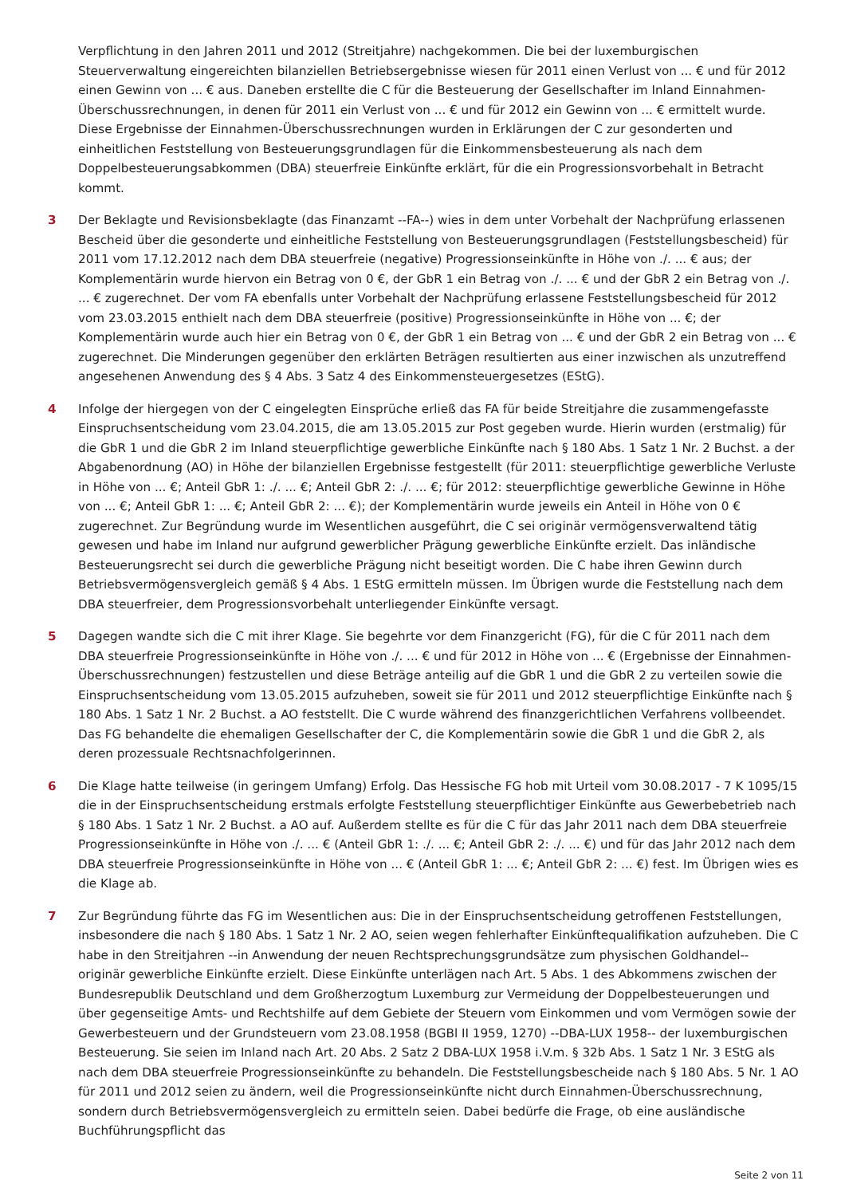Verpflichtung in den Jahren 2011 und 2012 (Streitjahre) nachgekommen. Die bei der luxemburgischen Steuerverwaltung eingereichten bilanziellen Betriebsergebnisse wiesen für 2011 einen Verlust von ... € und für 2012 einen Gewinn von ... € aus. Daneben erstellte die C für die Besteuerung der Gesellschafter im Inland Einnahmen-Überschussrechnungen, in denen für 2011 ein Verlust von ... € und für 2012 ein Gewinn von ... € ermittelt wurde. Diese Ergebnisse der Einnahmen-Überschussrechnungen wurden in Erklärungen der C zur gesonderten und einheitlichen Feststellung von Besteuerungsgrundlagen für die Einkommensbesteuerung als nach dem Doppelbesteuerungsabkommen (DBA) steuerfreie Einkünfte erklärt, für die ein Progressionsvorbehalt in Betracht kommt.
3 Der Beklagte und Revisionsbeklagte (das Finanzamt --FA--) wies in dem unter Vorbehalt der Nachprüfung erlassenen Bescheid über die gesonderte und einheitliche Feststellung von Besteuerungsgrundlagen (Feststellungsbescheid) für 2011 vom 17.12.2012 nach dem DBA steuerfreie (negative) Progressionseinkünfte in Höhe von ./. ... € aus; der Komplementärin wurde hiervon ein Betrag von 0 €, der GbR 1 ein Betrag von ./. ... € und der GbR 2 ein Betrag von ./. ... € zugerechnet. Der vom FA ebenfalls unter Vorbehalt der Nachprüfung erlassene Feststellungsbescheid für 2012 vom 23.03.2015 enthielt nach dem DBA steuerfreie (positive) Progressionseinkünfte in Höhe von ... €; der Komplementärin wurde auch hier ein Betrag von 0 €, der GbR 1 ein Betrag von ... € und der GbR 2 ein Betrag von ... € zugerechnet. Die Minderungen gegenüber den erklärten Beträgen resultierten aus einer inzwischen als unzutreffend angesehenen Anwendung des § 4 Abs. 3 Satz 4 des Einkommensteuergesetzes (EStG).
4 Infolge der hiergegen von der C eingelegten Einsprüche erließ das FA für beide Streitjahre die zusammengefasste Einspruchsentscheidung vom 23.04.2015, die am 13.05.2015 zur Post gegeben wurde. Hierin wurden (erstmalig) für die GbR 1 und die GbR 2 im Inland steuerpflichtige gewerbliche Einkünfte nach § 180 Abs. 1 Satz 1 Nr. 2 Buchst. a der Abgabenordnung (AO) in Höhe der bilanziellen Ergebnisse festgestellt (für 2011: steuerpflichtige gewerbliche Verluste in Höhe von ... €; Anteil GbR 1: ./. ... €; Anteil GbR 2: ./. ... €; für 2012: steuerpflichtige gewerbliche Gewinne in Höhe von ... €; Anteil GbR 1: ... €; Anteil GbR 2: ... €); der Komplementärin wurde jeweils ein Anteil in Höhe von 0 € zugerechnet. Zur Begründung wurde im Wesentlichen ausgeführt, die C sei originär vermögensverwaltend tätig gewesen und habe im Inland nur aufgrund gewerblicher Prägung gewerbliche Einkünfte erzielt. Das inländische Besteuerungsrecht sei durch die gewerbliche Prägung nicht beseitigt worden. Die C habe ihren Gewinn durch Betriebsvermögensvergleich gemäß § 4 Abs. 1 EStG ermitteln müssen. Im Übrigen wurde die Feststellung nach dem DBA steuerfreier, dem Progressionsvorbehalt unterliegender Einkünfte versagt.
5 Dagegen wandte sich die C mit ihrer Klage. Sie begehrte vor dem Finanzgericht (FG), für die C für 2011 nach dem DBA steuerfreie Progressionseinkünfte in Höhe von ./. ... € und für 2012 in Höhe von ... € (Ergebnisse der Einnahmen-Überschussrechnungen) festzustellen und diese Beträge anteilig auf die GbR 1 und die GbR 2 zu verteilen sowie die Einspruchsentscheidung vom 13.05.2015 aufzuheben, soweit sie für 2011 und 2012 steuerpflichtige Einkünfte nach § 180 Abs. 1 Satz 1 Nr. 2 Buchst. a AO feststellt. Die C wurde während des finanzgerichtlichen Verfahrens vollbeendet. Das FG behandelte die ehemaligen Gesellschafter der C, die Komplementärin sowie die GbR 1 und die GbR 2, als deren prozessuale Rechtsnachfolgerinnen.
6 Die Klage hatte teilweise (in geringem Umfang) Erfolg. Das Hessische FG hob mit Urteil vom 30.08.2017 - 7 K 1095/15 die in der Einspruchsentscheidung erstmals erfolgte Feststellung steuerpflichtiger Einkünfte aus Gewerbebetrieb nach § 180 Abs. 1 Satz 1 Nr. 2 Buchst. a AO auf. Außerdem stellte es für die C für das Jahr 2011 nach dem DBA steuerfreie Progressionseinkünfte in Höhe von ./. ... € (Anteil GbR 1: ./. ... €; Anteil GbR 2: ./. ... €) und für das Jahr 2012 nach dem DBA steuerfreie Progressionseinkünfte in Höhe von ... € (Anteil GbR 1: ... €; Anteil GbR 2: ... €) fest. Im Übrigen wies es die Klage ab.
7 Zur Begründung führte das FG im Wesentlichen aus: Die in der Einspruchsentscheidung getroffenen Feststellungen, insbesondere die nach § 180 Abs. 1 Satz 1 Nr. 2 AO, seien wegen fehlerhafter Einkünftequalifikation aufzuheben. Die C habe in den Streitjahren --in Anwendung der neuen Rechtsprechungsgrundsätze zum physischen Goldhandel-- originär gewerbliche Einkünfte erzielt. Diese Einkünfte unterlägen nach Art. 5 Abs. 1 des Abkommens zwischen der Bundesrepublik Deutschland und dem Großherzogtum Luxemburg zur Vermeidung der Doppelbesteuerungen und über gegenseitige Amts- und Rechtshilfe auf dem Gebiete der Steuern vom Einkommen und vom Vermögen sowie der Gewerbesteuern und der Grundsteuern vom 23.08.1958 (BGBl II 1959, 1270) --DBA-LUX 1958-- der luxemburgischen Besteuerung. Sie seien im Inland nach Art. 20 Abs. 2 Satz 2 DBA-LUX 1958 i.V.m. § 32b Abs. 1 Satz 1 Nr. 3 EStG als nach dem DBA steuerfreie Progressionseinkünfte zu behandeln. Die Feststellungsbescheide nach § 180 Abs. 5 Nr. 1 AO für 2011 und 2012 seien zu ändern, weil die Progressionseinkünfte nicht durch Einnahmen-Überschussrechnung, sondern durch Betriebsvermögensvergleich zu ermitteln seien. Dabei bedürfe die Frage, ob eine ausländische Buchführungspflicht das
Seite 2 von 11